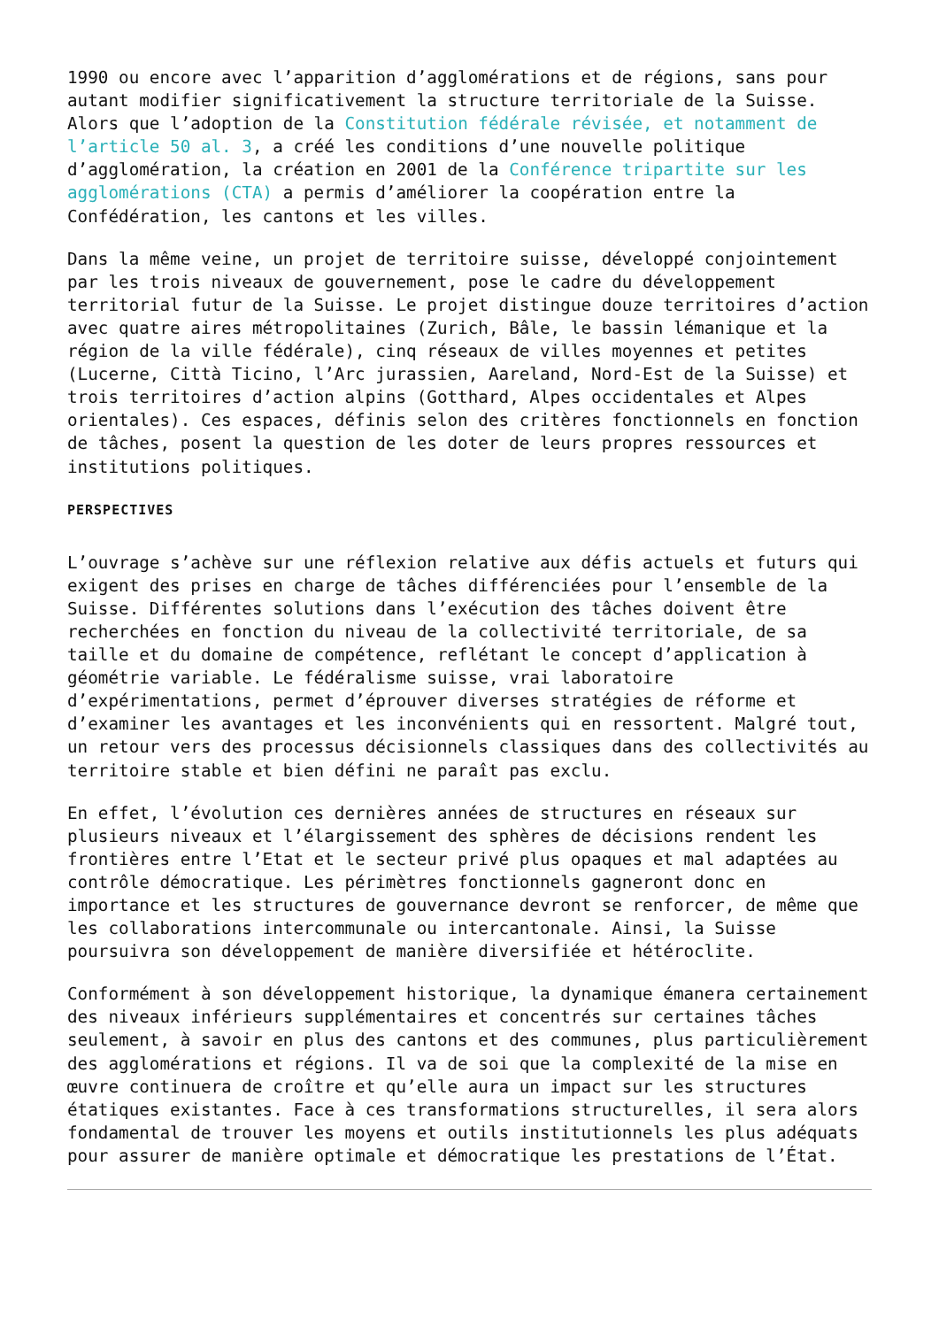1990 ou encore avec l’apparition d’agglomérations et de régions, sans pour autant modifier significativement la structure territoriale de la Suisse. Alors que l’adoption de la Constitution fédérale révisée, et notamment de l’article 50 al. 3, a créé les conditions d’une nouvelle politique d’agglomération, la création en 2001 de la Conférence tripartite sur les agglomérations (CTA) a permis d’améliorer la coopération entre la Confédération, les cantons et les villes.
Dans la même veine, un projet de territoire suisse, développé conjointement par les trois niveaux de gouvernement, pose le cadre du développement territorial futur de la Suisse. Le projet distingue douze territoires d’action avec quatre aires métropolitaines (Zurich, Bâle, le bassin lémanique et la région de la ville fédérale), cinq réseaux de villes moyennes et petites (Lucerne, Città Ticino, l’Arc jurassien, Aareland, Nord-Est de la Suisse) et trois territoires d’action alpins (Gotthard, Alpes occidentales et Alpes orientales). Ces espaces, définis selon des critères fonctionnels en fonction de tâches, posent la question de les doter de leurs propres ressources et institutions politiques.
PERSPECTIVES
L’ouvrage s’achève sur une réflexion relative aux défis actuels et futurs qui exigent des prises en charge de tâches différenciées pour l’ensemble de la Suisse. Différentes solutions dans l’exécution des tâches doivent être recherchées en fonction du niveau de la collectivité territoriale, de sa taille et du domaine de compétence, reflétant le concept d’application à géométrie variable. Le fédéralisme suisse, vrai laboratoire d’expérimentations, permet d’éprouver diverses stratégies de réforme et d’examiner les avantages et les inconvénients qui en ressortent. Malgré tout, un retour vers des processus décisionnels classiques dans des collectivités au territoire stable et bien défini ne paraît pas exclu.
En effet, l’évolution ces dernières années de structures en réseaux sur plusieurs niveaux et l’élargissement des sphères de décisions rendent les frontières entre l’Etat et le secteur privé plus opaques et mal adaptées au contrôle démocratique. Les périmètres fonctionnels gagneront donc en importance et les structures de gouvernance devront se renforcer, de même que les collaborations intercommunale ou intercantonale. Ainsi, la Suisse poursuivra son développement de manière diversifiée et hétéroclite.
Conformément à son développement historique, la dynamique émanera certainement des niveaux inférieurs supplémentaires et concentrés sur certaines tâches seulement, à savoir en plus des cantons et des communes, plus particulièrement des agglomérations et régions. Il va de soi que la complexité de la mise en œuvre continuera de croître et qu’elle aura un impact sur les structures étatiques existantes. Face à ces transformations structurelles, il sera alors fondamental de trouver les moyens et outils institutionnels les plus adéquats pour assurer de manière optimale et démocratique les prestations de l’État.